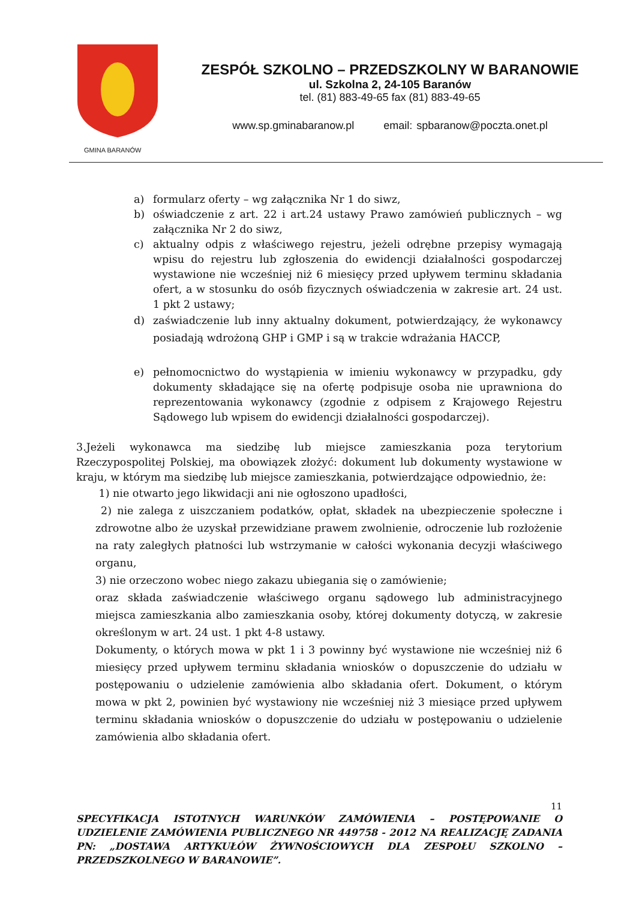GMINA BARANÓW
ZESPÓŁ SZKOLNO – PRZEDSZKOLNY W BARANOWIE
ul. Szkolna 2, 24-105 Baranów
tel. (81) 883-49-65 fax (81) 883-49-65
www.sp.gminabaranow.pl email: spbaranow@poczta.onet.pl
a) formularz oferty – wg załącznika Nr 1 do siwz,
b) oświadczenie z art. 22 i art.24 ustawy Prawo zamówień publicznych – wg załącznika Nr 2 do siwz,
c) aktualny odpis z właściwego rejestru, jeżeli odrębne przepisy wymagają wpisu do rejestru lub zgłoszenia do ewidencji działalności gospodarczej wystawione nie wcześniej niż 6 miesięcy przed upływem terminu składania ofert, a w stosunku do osób fizycznych oświadczenia w zakresie art. 24 ust. 1 pkt 2 ustawy;
d) zaświadczenie lub inny aktualny dokument, potwierdzający, że wykonawcy posiadają wdrożoną GHP i GMP i są w trakcie wdrażania HACCP,
e) pełnomocnictwo do wystąpienia w imieniu wykonawcy w przypadku, gdy dokumenty składające się na ofertę podpisuje osoba nie uprawniona do reprezentowania wykonawcy (zgodnie z odpisem z Krajowego Rejestru Sądowego lub wpisem do ewidencji działalności gospodarczej).
3.Jeżeli wykonawca ma siedzibę lub miejsce zamieszkania poza terytorium Rzeczypospolitej Polskiej, ma obowiązek złożyć: dokument lub dokumenty wystawione w kraju, w którym ma siedzibę lub miejsce zamieszkania, potwierdzające odpowiednio, że:
1) nie otwarto jego likwidacji ani nie ogłoszono upadłości,
2) nie zalega z uiszczaniem podatków, opłat, składek na ubezpieczenie społeczne i zdrowotne albo że uzyskał przewidziane prawem zwolnienie, odroczenie lub rozłożenie na raty zaległych płatności lub wstrzymanie w całości wykonania decyzji właściwego organu,
3) nie orzeczono wobec niego zakazu ubiegania się o zamówienie;
oraz składa zaświadczenie właściwego organu sądowego lub administracyjnego miejsca zamieszkania albo zamieszkania osoby, której dokumenty dotyczą, w zakresie określonym w art. 24 ust. 1 pkt 4-8 ustawy.
Dokumenty, o których mowa w pkt 1 i 3 powinny być wystawione nie wcześniej niż 6 miesięcy przed upływem terminu składania wniosków o dopuszczenie do udziału w postępowaniu o udzielenie zamówienia albo składania ofert. Dokument, o którym mowa w pkt 2, powinien być wystawiony nie wcześniej niż 3 miesiące przed upływem terminu składania wniosków o dopuszczenie do udziału w postępowaniu o udzielenie zamówienia albo składania ofert.
11
SPECYFIKACJA ISTOTNYCH WARUNKÓW ZAMÓWIENIA – POSTĘPOWANIE O UDZIELENIE ZAMÓWIENIA PUBLICZNEGO NR 449758 - 2012 NA REALIZACJĘ ZADANIA PN: „DOSTAWA ARTYKUŁÓW ŻYWNOŚCIOWYCH DLA ZESPOŁU SZKOLNO – PRZEDSZKOLNEGO W BARANOWIE”.